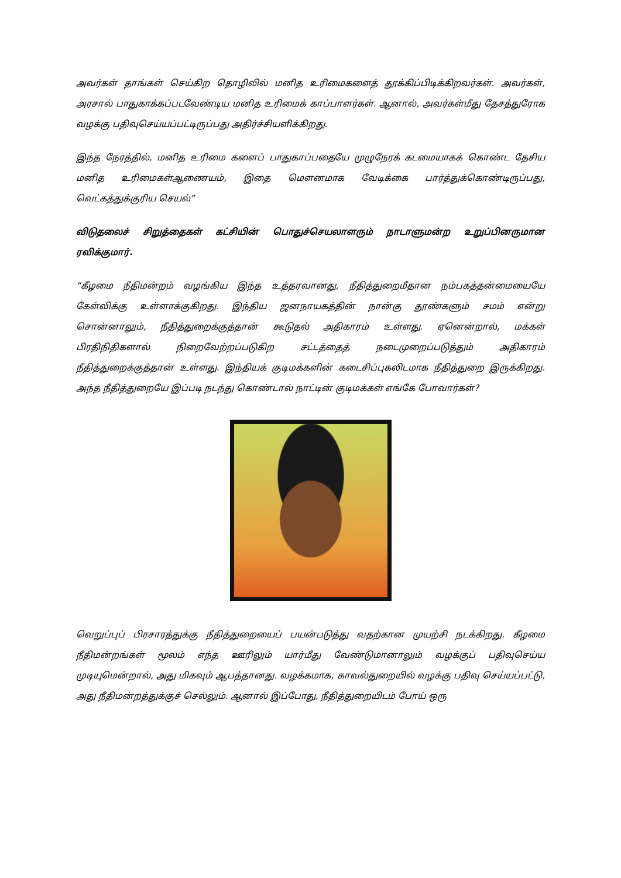அவர்கள் தாங்கள் செய்கிற தொழிலில் மனித உரிமைகளைத் தூக்கிப்பிடிக்கிறவர்கள். அவர்கள், அரசால் பாதுகாக்கப்படவேண்டிய மனித உரிமைக் காப்பாளர்கள். ஆனால், அவர்கள்மீது தேசத்துரோக வழக்கு பதிவுசெய்யப்பட்டிருப்பது அதிர்ச்சியளிக்கிறது.
இந்த நேரத்தில், மனித உரிமை களைப் பாதுகாப்பதையே முழுநேரக் கடமையாகக் கொண்ட தேசிய மனித உரிமைகள்ஆணையம், இதை மௌனமாக வேடிக்கை பார்த்துக்கொண்டிருப்பது, வெட்கத்துக்குரிய செயல்”
விடுதலைச் சிறுத்தைகள் கட்சியின் பொதுச்செயலாளரும் நாடாளுமன்ற உறுப்பினருமான ரவிக்குமார்.
“கீழமை நீதிமன்றம் வழங்கிய இந்த உத்தரவானது, நீதித்துறைமீதான நம்பகத்தன்மையையே கேள்விக்கு உள்ளாக்குகிறது. இந்திய ஜனநாயகத்தின் நான்கு தூண்களும் சமம் என்று சொன்னாலும், நீதித்துறைக்குத்தான் கூடுதல் அதிகாரம் உள்ளது. ஏனென்றால், மக்கள் பிரதிநிதிகளால் நிறைவேற்றப்படுகிற சட்டத்தைத் நடைமுறைப்படுத்தும் அதிகாரம் நீதித்துறைக்குத்தான் உள்ளது. இந்தியக் குடிமக்களின் கடைசிப்புகலிடமாக நீதித்துறை இருக்கிறது. அந்த நீதித்துறையே இப்படி நடந்து கொண்டால் நாட்டின் குடிமக்கள் எங்கே போவார்கள்?
வெறுப்புப் பிரசாரத்துக்கு நீதித்துறையைப் பயன்படுத்து வதற்கான முயற்சி நடக்கிறது. கீழமை நீதிமன்றங்கள் மூலம் எந்த ஊரிலும் யார்மீது வேண்டுமானாலும் வழக்குப் பதிவுசெய்ய முடியுமென்றால், அது மிகவும் ஆபத்தானது. வழக்கமாக, காவல்துறையில் வழக்கு பதிவு செய்யப்பட்டு, அது நீதிமன்றத்துக்குச் செல்லும். ஆனால் இப்போது, நீதித்துறையிடம் போய் ஒரு